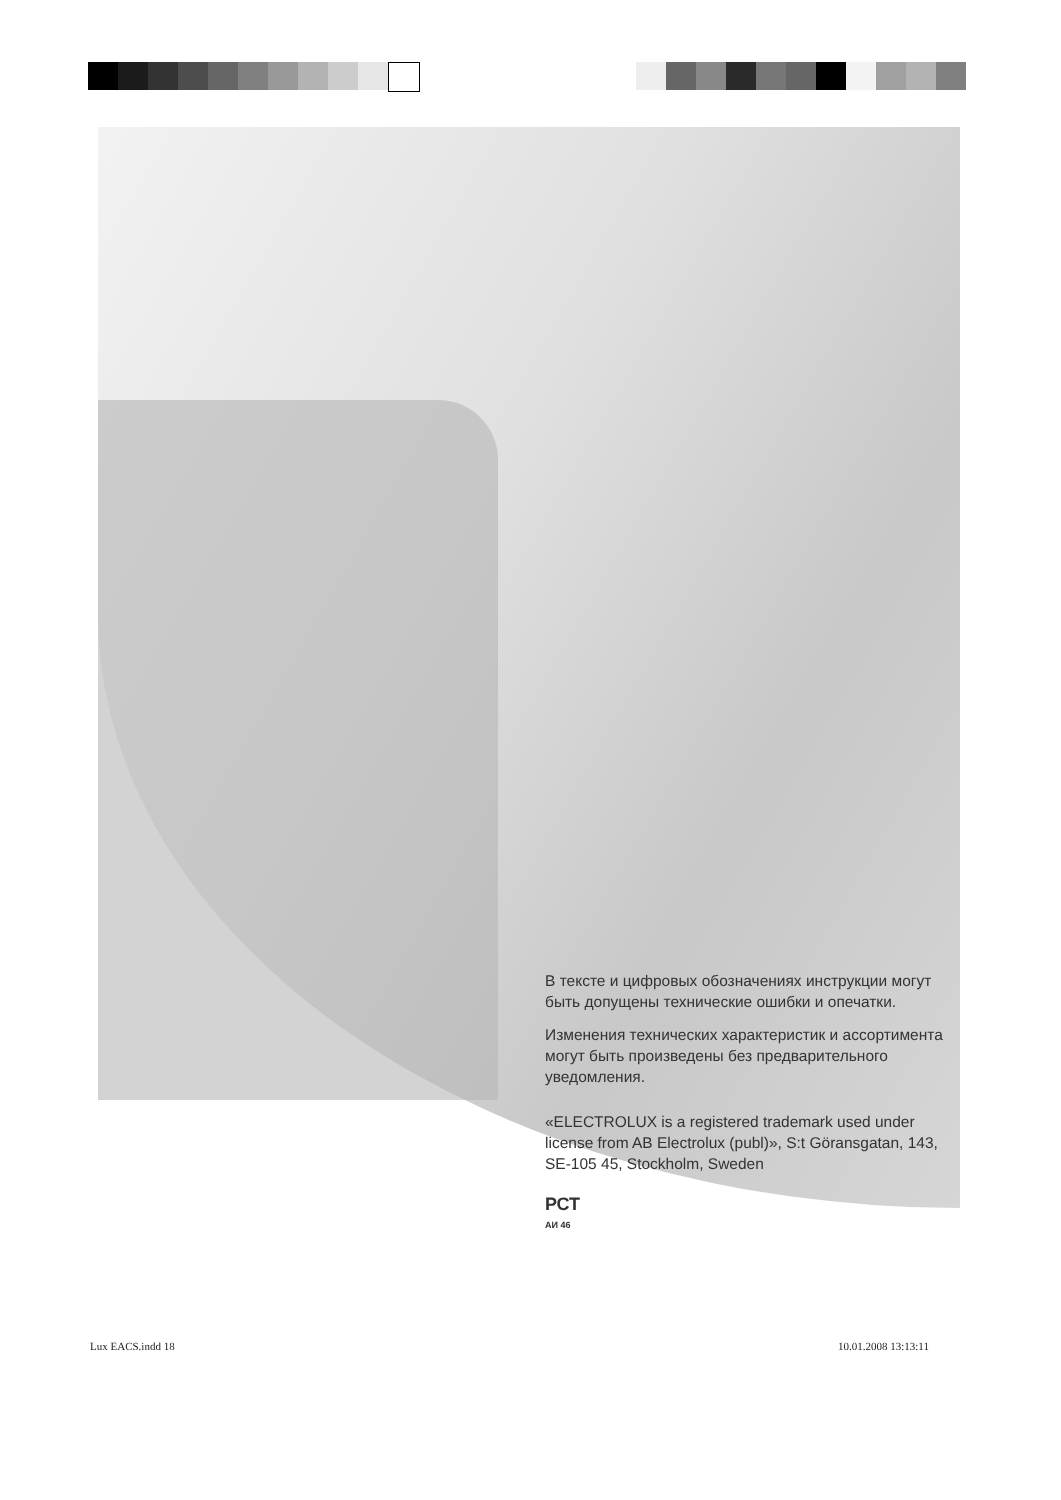В тексте и цифровых обозначениях инструкции могут быть допущены технические ошибки и опечатки.
Изменения технических характеристик и ассортимента могут быть произведены без предварительного уведомления.
«ELECTROLUX is a registered trademark used under license from AB Electrolux (publ)», S:t Göransgatan, 143, SE-105 45, Stockholm, Sweden
РСТ
АИ 46
Lux EACS.indd 18 10.01.2008 13:13:11